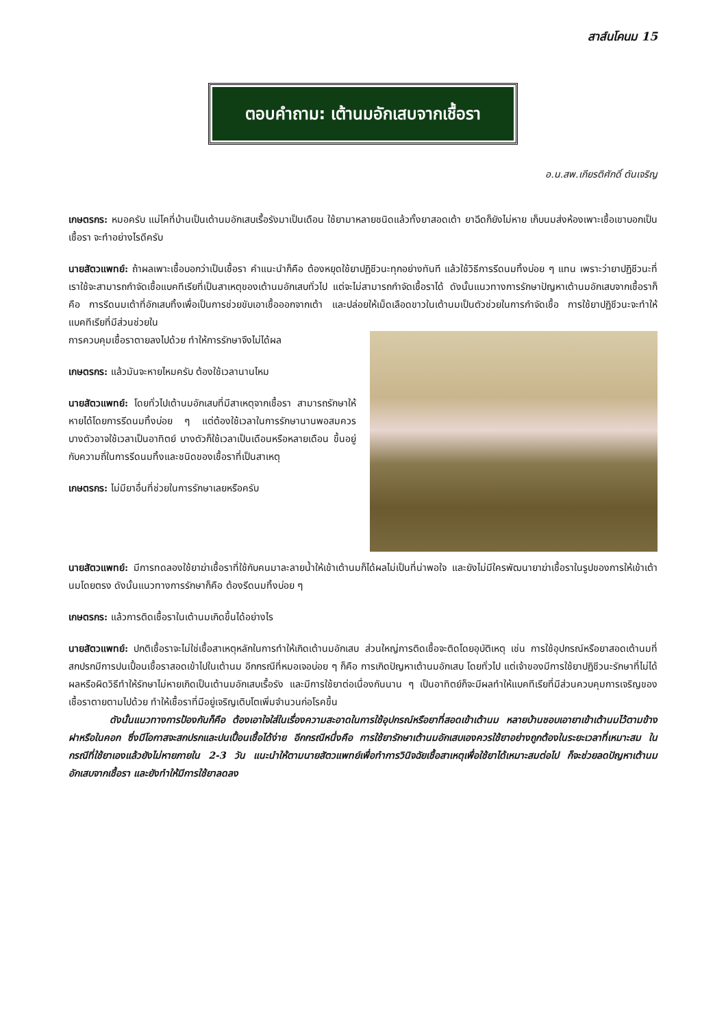สาส์นโคนม 15
ตอบคำถาม: เต้านมอักเสบจากเชื้อรา
อ.น.สพ.เกียรติศักดิ์ ตันเจริญ
เกษตรกร: หมอครับ แม่โคที่บ้านเป็นเต้านมอักเสบเรื้อรังมาเป็นเดือน ใช้ยามาหลายชนิดแล้วทั้งยาสอดเต้า ยาฉีดก็ยังไม่หาย เก็บนมส่งห้องเพาะเชื้อเขาบอกเป็นเชื้อรา จะทำอย่างไรดีครับ
นายสัตวแพทย์: ถ้าผลเพาะเชื้อบอกว่าเป็นเชื้อรา คำแนะนำก็คือ ต้องหยุดใช้ยาปฏิชีวนะทุกอย่างทันที แล้วใช้วิธีการรีดนมทิ้งบ่อย ๆ แทน เพราะว่ายาปฏิชีวนะที่เราใช้จะสามารถกำจัดเชื้อแบคทีเรียที่เป็นสาเหตุของเต้านมอักเสบทั่วไป แต่จะไม่สามารถกำจัดเชื้อราได้ ดังนั้นแนวทางการรักษาปัญหาเต้านมอักเสบจากเชื้อราก็คือ การรีดนมเต้าที่อักเสบทิ้งเพื่อเป็นการช่วยขับเอาเชื้อออกจากเต้า และปล่อยให้เม็ดเลือดขาวในเต้านมเป็นตัวช่วยในการกำจัดเชื้อ การใช้ยาปฏิชีวนะจะทำให้แบคทีเรียที่มีส่วนช่วยใน
การควบคุมเชื้อราตายลงไปด้วย ทำให้การรักษาจึงไม่ได้ผล
เกษตรกร: แล้วมันจะหายไหมครับ ต้องใช้เวลานานไหม
นายสัตวแพทย์: โดยทั่วไปเต้านมอักเสบที่มีสาเหตุจากเชื้อรา สามารถรักษาให้หายได้โดยการรีดนมทิ้งบ่อย ๆ แต่ต้องใช้เวลาในการรักษานานพอสมควร บางตัวอาจใช้เวลาเป็นอาทิตย์ บางตัวก็ใช้เวลาเป็นเดือนหรือหลายเดือน ขึ้นอยู่กับความถี่ในการรีดนมทิ้งและชนิดของเชื้อราที่เป็นสาเหตุ
เกษตรกร: ไม่มียาอื่นที่ช่วยในการรักษาเลยหรือครับ
นายสัตวแพทย์: มีการทดลองใช้ยาฆ่าเชื้อราที่ใช้กับคนมาละลายน้ำให้เข้าเต้านมก็ได้ผลไม่เป็นที่น่าพอใจ และยังไม่มีใครพัฒนายาฆ่าเชื้อราในรูปของการให้เข้าเต้านมโดยตรง ดังนั้นแนวทางการรักษาก็คือ ต้องรีดนมทิ้งบ่อย ๆ
เกษตรกร: แล้วการติดเชื้อราในเต้านมเกิดขึ้นได้อย่างไร
นายสัตวแพทย์: ปกติเชื้อราจะไม่ใช่เชื้อสาเหตุหลักในการทำให้เกิดเต้านมอักเสบ ส่วนใหญ่การติดเชื้อจะติดโดยอุบัติเหตุ เช่น การใช้อุปกรณ์หรือยาสอดเต้านมที่สกปรกมีการปนเปื้อนเชื้อราสอดเข้าไปในเต้านม อีกกรณีที่หมอเจอบ่อย ๆ ก็คือ การเกิดปัญหาเต้านมอักเสบ โดยทั่วไป แต่เจ้าของมีการใช้ยาปฏิชีวนะรักษาที่ไม่ได้ผลหรือผิดวิธีทำให้รักษาไม่หายเกิดเป็นเต้านมอักเสบเรื้อรัง และมีการใช้ยาต่อเนื่องกันนาน ๆ เป็นอาทิตย์ก็จะมีผลทำให้แบคทีเรียที่มีส่วนควบคุมการเจริญของเชื้อราตายตามไปด้วย ทำให้เชื้อราที่มีอยู่เจริญเติบโตเพิ่มจำนวนก่อโรคขึ้น
ดังนั้นแนวทางการป้องกันก็คือ ต้องเอาใจใส่ในเรื่องความสะอาดในการใช้อุปกรณ์หรือยาที่สอดเข้าเต้านม หลายบ้านชอบเอายาเข้าเต้านมไว้ตามข้างฝาหรือในคอก ซึ่งมีโอกาสจะสกปรกและปนเปื้อนเชื้อได้ง่าย อีกกรณีหนึ่งคือ การใช้ยารักษาเต้านมอักเสบเองควรใช้ยาอย่างถูกต้องในระยะเวลาที่เหมาะสม ในกรณีที่ใช้ยาเองแล้วยังไม่หายภายใน 2-3 วัน แนะนำให้ตามนายสัตวแพทย์เพื่อทำการวินิจฉัยเชื้อสาเหตุเพื่อใช้ยาได้เหมาะสมต่อไป ก็จะช่วยลดปัญหาเต้านมอักเสบจากเชื้อรา และยังทำให้มีการใช้ยาลดลง